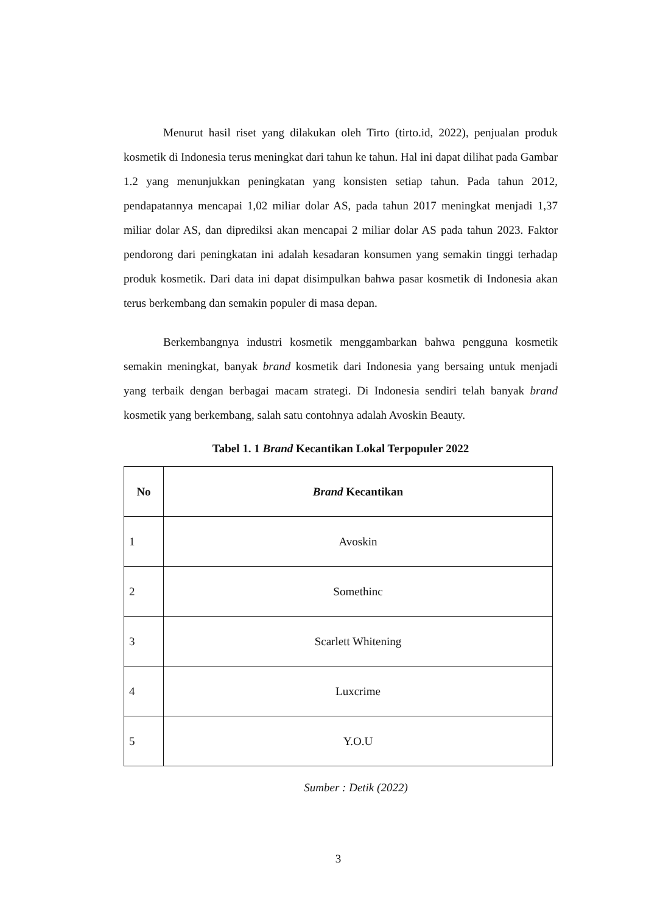Menurut hasil riset yang dilakukan oleh Tirto (tirto.id, 2022), penjualan produk kosmetik di Indonesia terus meningkat dari tahun ke tahun. Hal ini dapat dilihat pada Gambar 1.2 yang menunjukkan peningkatan yang konsisten setiap tahun. Pada tahun 2012, pendapatannya mencapai 1,02 miliar dolar AS, pada tahun 2017 meningkat menjadi 1,37 miliar dolar AS, dan diprediksi akan mencapai 2 miliar dolar AS pada tahun 2023. Faktor pendorong dari peningkatan ini adalah kesadaran konsumen yang semakin tinggi terhadap produk kosmetik. Dari data ini dapat disimpulkan bahwa pasar kosmetik di Indonesia akan terus berkembang dan semakin populer di masa depan.
Berkembangnya industri kosmetik menggambarkan bahwa pengguna kosmetik semakin meningkat, banyak brand kosmetik dari Indonesia yang bersaing untuk menjadi yang terbaik dengan berbagai macam strategi. Di Indonesia sendiri telah banyak brand kosmetik yang berkembang, salah satu contohnya adalah Avoskin Beauty.
Tabel 1. 1 Brand Kecantikan Lokal Terpopuler 2022
| No | Brand Kecantikan |
| --- | --- |
| 1 | Avoskin |
| 2 | Somethinc |
| 3 | Scarlett Whitening |
| 4 | Luxcrime |
| 5 | Y.O.U |
Sumber : Detik (2022)
3